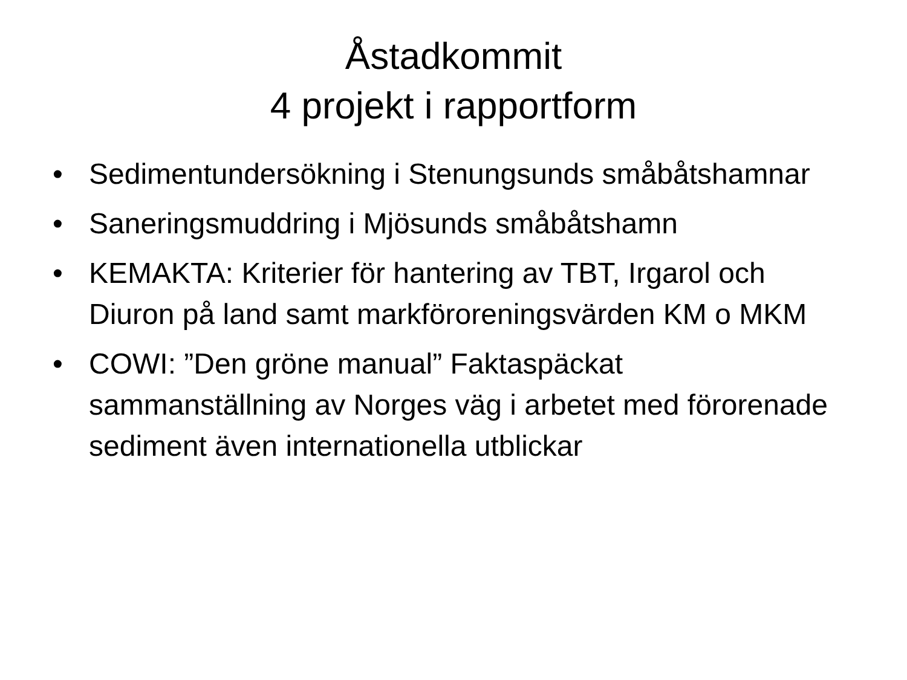Åstadkommit
4 projekt i rapportform
• Sedimentundersökning i Stenungsunds småbåtshamnar
• Saneringsmuddring i Mjösunds småbåtshamn
• KEMAKTA: Kriterier för hantering av TBT, Irgarol och Diuron på land samt markföroreningsvärden KM o MKM
• COWI: ”Den gröne manual” Faktaspäckat sammanställning av Norges väg i arbetet med förorenade sediment även internationella utblickar